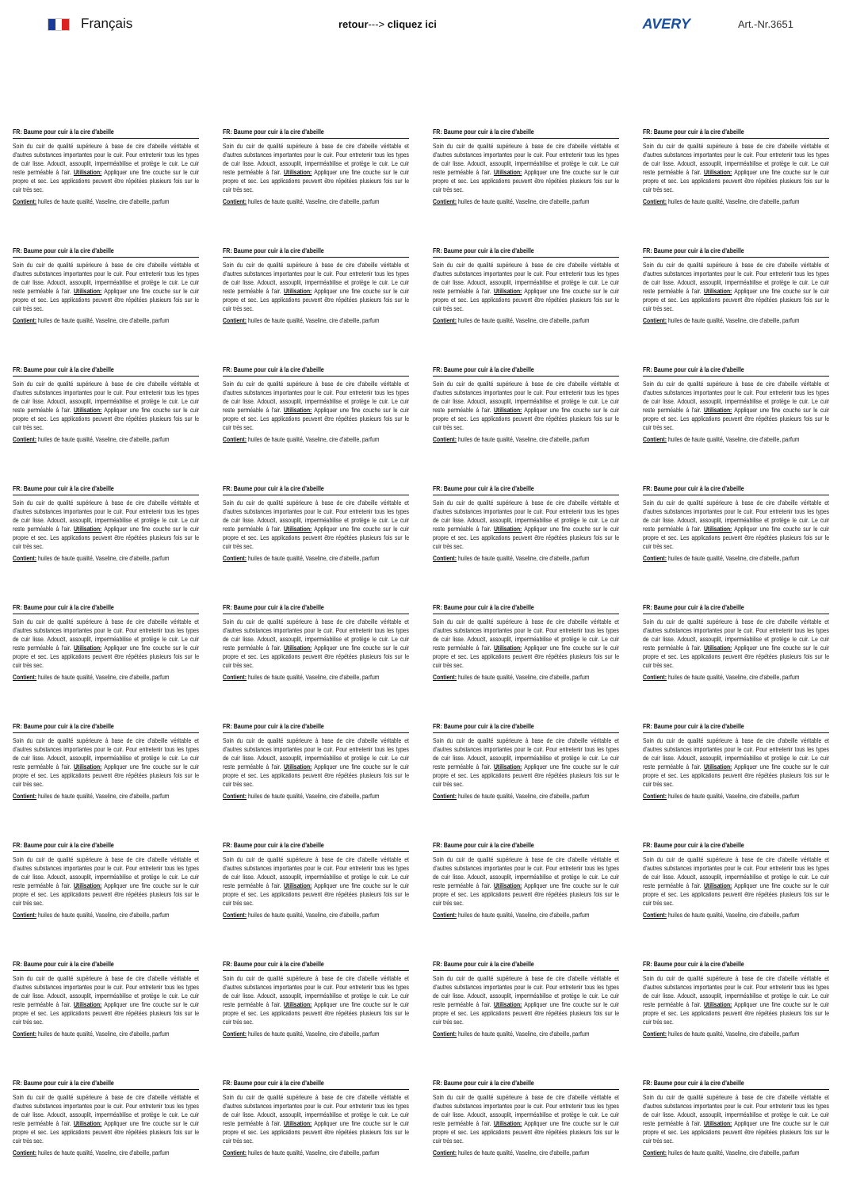Français
retour---> cliquez ici
AVERY Art.-Nr.3651
FR: Baume pour cuir à la cire d'abeille
Soin du cuir de qualité supérieure à base de cire d'abeille véritable et d'autres substances importantes pour le cuir. Pour entretenir tous les types de cuir lisse. Adoucit, assouplit, imperméabilise et protège le cuir. Le cuir reste perméable à l'air. Utilisation: Appliquer une fine couche sur le cuir propre et sec. Les applications peuvent être répétées plusieurs fois sur le cuir très sec.
Contient: huiles de haute qualité, Vaseline, cire d'abeille, parfum
FR: Baume pour cuir à la cire d'abeille
Soin du cuir de qualité supérieure à base de cire d'abeille véritable et d'autres substances importantes pour le cuir. Pour entretenir tous les types de cuir lisse. Adoucit, assouplit, imperméabilise et protège le cuir. Le cuir reste perméable à l'air. Utilisation: Appliquer une fine couche sur le cuir propre et sec. Les applications peuvent être répétées plusieurs fois sur le cuir très sec.
Contient: huiles de haute qualité, Vaseline, cire d'abeille, parfum
FR: Baume pour cuir à la cire d'abeille
Soin du cuir de qualité supérieure à base de cire d'abeille véritable et d'autres substances importantes pour le cuir. Pour entretenir tous les types de cuir lisse. Adoucit, assouplit, imperméabilise et protège le cuir. Le cuir reste perméable à l'air. Utilisation: Appliquer une fine couche sur le cuir propre et sec. Les applications peuvent être répétées plusieurs fois sur le cuir très sec.
Contient: huiles de haute qualité, Vaseline, cire d'abeille, parfum
FR: Baume pour cuir à la cire d'abeille
Soin du cuir de qualité supérieure à base de cire d'abeille véritable et d'autres substances importantes pour le cuir. Pour entretenir tous les types de cuir lisse. Adoucit, assouplit, imperméabilise et protège le cuir. Le cuir reste perméable à l'air. Utilisation: Appliquer une fine couche sur le cuir propre et sec. Les applications peuvent être répétées plusieurs fois sur le cuir très sec.
Contient: huiles de haute qualité, Vaseline, cire d'abeille, parfum
FR: Baume pour cuir à la cire d'abeille
Soin du cuir de qualité supérieure à base de cire d'abeille véritable et d'autres substances importantes pour le cuir. Pour entretenir tous les types de cuir lisse. Adoucit, assouplit, imperméabilise et protège le cuir. Le cuir reste perméable à l'air. Utilisation: Appliquer une fine couche sur le cuir propre et sec. Les applications peuvent être répétées plusieurs fois sur le cuir très sec.
Contient: huiles de haute qualité, Vaseline, cire d'abeille, parfum
FR: Baume pour cuir à la cire d'abeille
Soin du cuir de qualité supérieure à base de cire d'abeille véritable et d'autres substances importantes pour le cuir. Pour entretenir tous les types de cuir lisse. Adoucit, assouplit, imperméabilise et protège le cuir. Le cuir reste perméable à l'air. Utilisation: Appliquer une fine couche sur le cuir propre et sec. Les applications peuvent être répétées plusieurs fois sur le cuir très sec.
Contient: huiles de haute qualité, Vaseline, cire d'abeille, parfum
FR: Baume pour cuir à la cire d'abeille
Soin du cuir de qualité supérieure à base de cire d'abeille véritable et d'autres substances importantes pour le cuir. Pour entretenir tous les types de cuir lisse. Adoucit, assouplit, imperméabilise et protège le cuir. Le cuir reste perméable à l'air. Utilisation: Appliquer une fine couche sur le cuir propre et sec. Les applications peuvent être répétées plusieurs fois sur le cuir très sec.
Contient: huiles de haute qualité, Vaseline, cire d'abeille, parfum
FR: Baume pour cuir à la cire d'abeille
Soin du cuir de qualité supérieure à base de cire d'abeille véritable et d'autres substances importantes pour le cuir. Pour entretenir tous les types de cuir lisse. Adoucit, assouplit, imperméabilise et protège le cuir. Le cuir reste perméable à l'air. Utilisation: Appliquer une fine couche sur le cuir propre et sec. Les applications peuvent être répétées plusieurs fois sur le cuir très sec.
Contient: huiles de haute qualité, Vaseline, cire d'abeille, parfum
FR: Baume pour cuir à la cire d'abeille
Soin du cuir de qualité supérieure à base de cire d'abeille véritable et d'autres substances importantes pour le cuir. Pour entretenir tous les types de cuir lisse. Adoucit, assouplit, imperméabilise et protège le cuir. Le cuir reste perméable à l'air. Utilisation: Appliquer une fine couche sur le cuir propre et sec. Les applications peuvent être répétées plusieurs fois sur le cuir très sec.
Contient: huiles de haute qualité, Vaseline, cire d'abeille, parfum
FR: Baume pour cuir à la cire d'abeille
Soin du cuir de qualité supérieure à base de cire d'abeille véritable et d'autres substances importantes pour le cuir. Pour entretenir tous les types de cuir lisse. Adoucit, assouplit, imperméabilise et protège le cuir. Le cuir reste perméable à l'air. Utilisation: Appliquer une fine couche sur le cuir propre et sec. Les applications peuvent être répétées plusieurs fois sur le cuir très sec.
Contient: huiles de haute qualité, Vaseline, cire d'abeille, parfum
FR: Baume pour cuir à la cire d'abeille
Soin du cuir de qualité supérieure à base de cire d'abeille véritable et d'autres substances importantes pour le cuir. Pour entretenir tous les types de cuir lisse. Adoucit, assouplit, imperméabilise et protège le cuir. Le cuir reste perméable à l'air. Utilisation: Appliquer une fine couche sur le cuir propre et sec. Les applications peuvent être répétées plusieurs fois sur le cuir très sec.
Contient: huiles de haute qualité, Vaseline, cire d'abeille, parfum
FR: Baume pour cuir à la cire d'abeille
Soin du cuir de qualité supérieure à base de cire d'abeille véritable et d'autres substances importantes pour le cuir. Pour entretenir tous les types de cuir lisse. Adoucit, assouplit, imperméabilise et protège le cuir. Le cuir reste perméable à l'air. Utilisation: Appliquer une fine couche sur le cuir propre et sec. Les applications peuvent être répétées plusieurs fois sur le cuir très sec.
Contient: huiles de haute qualité, Vaseline, cire d'abeille, parfum
FR: Baume pour cuir à la cire d'abeille
Soin du cuir de qualité supérieure à base de cire d'abeille véritable et d'autres substances importantes pour le cuir. Pour entretenir tous les types de cuir lisse. Adoucit, assouplit, imperméabilise et protège le cuir. Le cuir reste perméable à l'air. Utilisation: Appliquer une fine couche sur le cuir propre et sec. Les applications peuvent être répétées plusieurs fois sur le cuir très sec.
Contient: huiles de haute qualité, Vaseline, cire d'abeille, parfum
FR: Baume pour cuir à la cire d'abeille
Soin du cuir de qualité supérieure à base de cire d'abeille véritable et d'autres substances importantes pour le cuir. Pour entretenir tous les types de cuir lisse. Adoucit, assouplit, imperméabilise et protège le cuir. Le cuir reste perméable à l'air. Utilisation: Appliquer une fine couche sur le cuir propre et sec. Les applications peuvent être répétées plusieurs fois sur le cuir très sec.
Contient: huiles de haute qualité, Vaseline, cire d'abeille, parfum
FR: Baume pour cuir à la cire d'abeille
Soin du cuir de qualité supérieure à base de cire d'abeille véritable et d'autres substances importantes pour le cuir. Pour entretenir tous les types de cuir lisse. Adoucit, assouplit, imperméabilise et protège le cuir. Le cuir reste perméable à l'air. Utilisation: Appliquer une fine couche sur le cuir propre et sec. Les applications peuvent être répétées plusieurs fois sur le cuir très sec.
Contient: huiles de haute qualité, Vaseline, cire d'abeille, parfum
FR: Baume pour cuir à la cire d'abeille
Soin du cuir de qualité supérieure à base de cire d'abeille véritable et d'autres substances importantes pour le cuir. Pour entretenir tous les types de cuir lisse. Adoucit, assouplit, imperméabilise et protège le cuir. Le cuir reste perméable à l'air. Utilisation: Appliquer une fine couche sur le cuir propre et sec. Les applications peuvent être répétées plusieurs fois sur le cuir très sec.
Contient: huiles de haute qualité, Vaseline, cire d'abeille, parfum
FR: Baume pour cuir à la cire d'abeille
Soin du cuir de qualité supérieure à base de cire d'abeille véritable et d'autres substances importantes pour le cuir. Pour entretenir tous les types de cuir lisse. Adoucit, assouplit, imperméabilise et protège le cuir. Le cuir reste perméable à l'air. Utilisation: Appliquer une fine couche sur le cuir propre et sec. Les applications peuvent être répétées plusieurs fois sur le cuir très sec.
Contient: huiles de haute qualité, Vaseline, cire d'abeille, parfum
FR: Baume pour cuir à la cire d'abeille
Soin du cuir de qualité supérieure à base de cire d'abeille véritable et d'autres substances importantes pour le cuir. Pour entretenir tous les types de cuir lisse. Adoucit, assouplit, imperméabilise et protège le cuir. Le cuir reste perméable à l'air. Utilisation: Appliquer une fine couche sur le cuir propre et sec. Les applications peuvent être répétées plusieurs fois sur le cuir très sec.
Contient: huiles de haute qualité, Vaseline, cire d'abeille, parfum
FR: Baume pour cuir à la cire d'abeille
Soin du cuir de qualité supérieure à base de cire d'abeille véritable et d'autres substances importantes pour le cuir. Pour entretenir tous les types de cuir lisse. Adoucit, assouplit, imperméabilise et protège le cuir. Le cuir reste perméable à l'air. Utilisation: Appliquer une fine couche sur le cuir propre et sec. Les applications peuvent être répétées plusieurs fois sur le cuir très sec.
Contient: huiles de haute qualité, Vaseline, cire d'abeille, parfum
FR: Baume pour cuir à la cire d'abeille
Soin du cuir de qualité supérieure à base de cire d'abeille véritable et d'autres substances importantes pour le cuir. Pour entretenir tous les types de cuir lisse. Adoucit, assouplit, imperméabilise et protège le cuir. Le cuir reste perméable à l'air. Utilisation: Appliquer une fine couche sur le cuir propre et sec. Les applications peuvent être répétées plusieurs fois sur le cuir très sec.
Contient: huiles de haute qualité, Vaseline, cire d'abeille, parfum
FR: Baume pour cuir à la cire d'abeille
Soin du cuir de qualité supérieure à base de cire d'abeille véritable et d'autres substances importantes pour le cuir. Pour entretenir tous les types de cuir lisse. Adoucit, assouplit, imperméabilise et protège le cuir. Le cuir reste perméable à l'air. Utilisation: Appliquer une fine couche sur le cuir propre et sec. Les applications peuvent être répétées plusieurs fois sur le cuir très sec.
Contient: huiles de haute qualité, Vaseline, cire d'abeille, parfum
FR: Baume pour cuir à la cire d'abeille
Soin du cuir de qualité supérieure à base de cire d'abeille véritable et d'autres substances importantes pour le cuir. Pour entretenir tous les types de cuir lisse. Adoucit, assouplit, imperméabilise et protège le cuir. Le cuir reste perméable à l'air. Utilisation: Appliquer une fine couche sur le cuir propre et sec. Les applications peuvent être répétées plusieurs fois sur le cuir très sec.
Contient: huiles de haute qualité, Vaseline, cire d'abeille, parfum
FR: Baume pour cuir à la cire d'abeille
Soin du cuir de qualité supérieure à base de cire d'abeille véritable et d'autres substances importantes pour le cuir. Pour entretenir tous les types de cuir lisse. Adoucit, assouplit, imperméabilise et protège le cuir. Le cuir reste perméable à l'air. Utilisation: Appliquer une fine couche sur le cuir propre et sec. Les applications peuvent être répétées plusieurs fois sur le cuir très sec.
Contient: huiles de haute qualité, Vaseline, cire d'abeille, parfum
FR: Baume pour cuir à la cire d'abeille
Soin du cuir de qualité supérieure à base de cire d'abeille véritable et d'autres substances importantes pour le cuir. Pour entretenir tous les types de cuir lisse. Adoucit, assouplit, imperméabilise et protège le cuir. Le cuir reste perméable à l'air. Utilisation: Appliquer une fine couche sur le cuir propre et sec. Les applications peuvent être répétées plusieurs fois sur le cuir très sec.
Contient: huiles de haute qualité, Vaseline, cire d'abeille, parfum
FR: Baume pour cuir à la cire d'abeille
Soin du cuir de qualité supérieure à base de cire d'abeille véritable et d'autres substances importantes pour le cuir. Pour entretenir tous les types de cuir lisse. Adoucit, assouplit, imperméabilise et protège le cuir. Le cuir reste perméable à l'air. Utilisation: Appliquer une fine couche sur le cuir propre et sec. Les applications peuvent être répétées plusieurs fois sur le cuir très sec.
Contient: huiles de haute qualité, Vaseline, cire d'abeille, parfum
FR: Baume pour cuir à la cire d'abeille
Soin du cuir de qualité supérieure à base de cire d'abeille véritable et d'autres substances importantes pour le cuir. Pour entretenir tous les types de cuir lisse. Adoucit, assouplit, imperméabilise et protège le cuir. Le cuir reste perméable à l'air. Utilisation: Appliquer une fine couche sur le cuir propre et sec. Les applications peuvent être répétées plusieurs fois sur le cuir très sec.
Contient: huiles de haute qualité, Vaseline, cire d'abeille, parfum
FR: Baume pour cuir à la cire d'abeille
Soin du cuir de qualité supérieure à base de cire d'abeille véritable et d'autres substances importantes pour le cuir. Pour entretenir tous les types de cuir lisse. Adoucit, assouplit, imperméabilise et protège le cuir. Le cuir reste perméable à l'air. Utilisation: Appliquer une fine couche sur le cuir propre et sec. Les applications peuvent être répétées plusieurs fois sur le cuir très sec.
Contient: huiles de haute qualité, Vaseline, cire d'abeille, parfum
FR: Baume pour cuir à la cire d'abeille
Soin du cuir de qualité supérieure à base de cire d'abeille véritable et d'autres substances importantes pour le cuir. Pour entretenir tous les types de cuir lisse. Adoucit, assouplit, imperméabilise et protège le cuir. Le cuir reste perméable à l'air. Utilisation: Appliquer une fine couche sur le cuir propre et sec. Les applications peuvent être répétées plusieurs fois sur le cuir très sec.
Contient: huiles de haute qualité, Vaseline, cire d'abeille, parfum
FR: Baume pour cuir à la cire d'abeille
Soin du cuir de qualité supérieure à base de cire d'abeille véritable et d'autres substances importantes pour le cuir. Pour entretenir tous les types de cuir lisse. Adoucit, assouplit, imperméabilise et protège le cuir. Le cuir reste perméable à l'air. Utilisation: Appliquer une fine couche sur le cuir propre et sec. Les applications peuvent être répétées plusieurs fois sur le cuir très sec.
Contient: huiles de haute qualité, Vaseline, cire d'abeille, parfum
FR: Baume pour cuir à la cire d'abeille
Soin du cuir de qualité supérieure à base de cire d'abeille véritable et d'autres substances importantes pour le cuir. Pour entretenir tous les types de cuir lisse. Adoucit, assouplit, imperméabilise et protège le cuir. Le cuir reste perméable à l'air. Utilisation: Appliquer une fine couche sur le cuir propre et sec. Les applications peuvent être répétées plusieurs fois sur le cuir très sec.
Contient: huiles de haute qualité, Vaseline, cire d'abeille, parfum
FR: Baume pour cuir à la cire d'abeille
Soin du cuir de qualité supérieure à base de cire d'abeille véritable et d'autres substances importantes pour le cuir. Pour entretenir tous les types de cuir lisse. Adoucit, assouplit, imperméabilise et protège le cuir. Le cuir reste perméable à l'air. Utilisation: Appliquer une fine couche sur le cuir propre et sec. Les applications peuvent être répétées plusieurs fois sur le cuir très sec.
Contient: huiles de haute qualité, Vaseline, cire d'abeille, parfum
FR: Baume pour cuir à la cire d'abeille
Soin du cuir de qualité supérieure à base de cire d'abeille véritable et d'autres substances importantes pour le cuir. Pour entretenir tous les types de cuir lisse. Adoucit, assouplit, imperméabilise et protège le cuir. Le cuir reste perméable à l'air. Utilisation: Appliquer une fine couche sur le cuir propre et sec. Les applications peuvent être répétées plusieurs fois sur le cuir très sec.
Contient: huiles de haute qualité, Vaseline, cire d'abeille, parfum
FR: Baume pour cuir à la cire d'abeille
Soin du cuir de qualité supérieure à base de cire d'abeille véritable et d'autres substances importantes pour le cuir. Pour entretenir tous les types de cuir lisse. Adoucit, assouplit, imperméabilise et protège le cuir. Le cuir reste perméable à l'air. Utilisation: Appliquer une fine couche sur le cuir propre et sec. Les applications peuvent être répétées plusieurs fois sur le cuir très sec.
Contient: huiles de haute qualité, Vaseline, cire d'abeille, parfum
FR: Baume pour cuir à la cire d'abeille
Soin du cuir de qualité supérieure à base de cire d'abeille véritable et d'autres substances importantes pour le cuir. Pour entretenir tous les types de cuir lisse. Adoucit, assouplit, imperméabilise et protège le cuir. Le cuir reste perméable à l'air. Utilisation: Appliquer une fine couche sur le cuir propre et sec. Les applications peuvent être répétées plusieurs fois sur le cuir très sec.
Contient: huiles de haute qualité, Vaseline, cire d'abeille, parfum
FR: Baume pour cuir à la cire d'abeille
Soin du cuir de qualité supérieure à base de cire d'abeille véritable et d'autres substances importantes pour le cuir. Pour entretenir tous les types de cuir lisse. Adoucit, assouplit, imperméabilise et protège le cuir. Le cuir reste perméable à l'air. Utilisation: Appliquer une fine couche sur le cuir propre et sec. Les applications peuvent être répétées plusieurs fois sur le cuir très sec.
Contient: huiles de haute qualité, Vaseline, cire d'abeille, parfum
FR: Baume pour cuir à la cire d'abeille
Soin du cuir de qualité supérieure à base de cire d'abeille véritable et d'autres substances importantes pour le cuir. Pour entretenir tous les types de cuir lisse. Adoucit, assouplit, imperméabilise et protège le cuir. Le cuir reste perméable à l'air. Utilisation: Appliquer une fine couche sur le cuir propre et sec. Les applications peuvent être répétées plusieurs fois sur le cuir très sec.
Contient: huiles de haute qualité, Vaseline, cire d'abeille, parfum